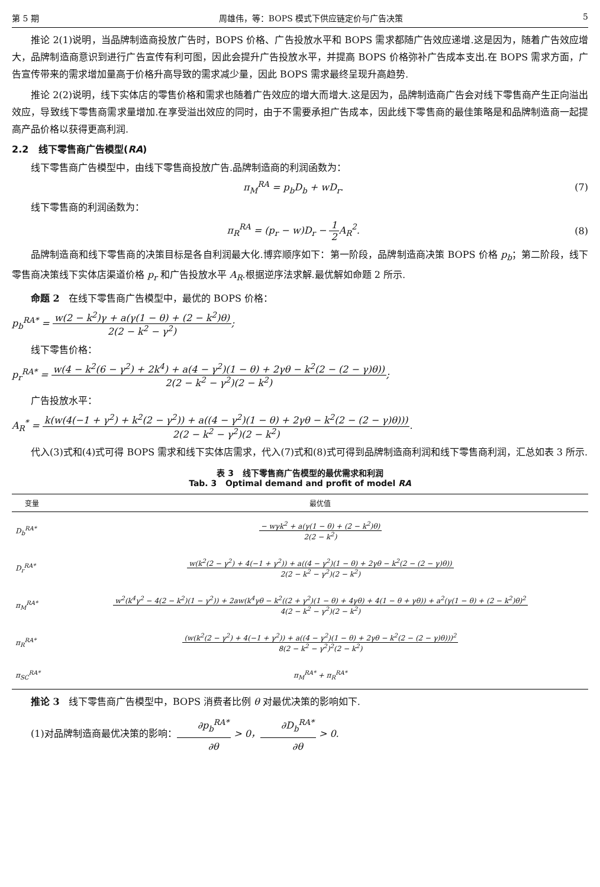第 5 期 周雄伟，等：BOPS 模式下供应链定价与广告决策 5
推论 2(1)说明，当品牌制造商投放广告时，BOPS 价格、广告投放水平和 BOPS 需求都随广告效应递增.这是因为，随着广告效应增大，品牌制造商意识到进行广告宣传有利可图，因此会提升广告投放水平，并提高 BOPS 价格弥补广告成本支出.在 BOPS 需求方面，广告宣传带来的需求增加量高于价格升高导致的需求减少量，因此 BOPS 需求最终呈现升高趋势.
推论 2(2)说明，线下实体店的零售价格和需求也随着广告效应的增大而增大.这是因为，品牌制造商广告会对线下零售商产生正向溢出效应，导致线下零售商需求量增加.在享受溢出效应的同时，由于不需要承担广告成本，因此线下零售商的最佳策略是和品牌制造商一起提高产品价格以获得更高利润.
2.2 线下零售商广告模型(RA)
线下零售商广告模型中，由线下零售商投放广告.品牌制造商的利润函数为：
π<sub>M</sub><sup>RA</sup> = p<sub>b</sub>D<sub>b</sub> + wD<sub>r</sub>. (7)
线下零售商的利润函数为：
π<sub>R</sub><sup>RA</sup> = (p<sub>r</sub> − w)D<sub>r</sub> − 1 2 A<sub>R</sub><sup>2</sup>. (8)
品牌制造商和线下零售商的决策目标是各自利润最大化.博弈顺序如下：第一阶段，品牌制造商决策 BOPS 价格 p<sub>b</sub>；第二阶段，线下零售商决策线下实体店渠道价格 p<sub>r</sub> 和广告投放水平 A<sub>R</sub>.根据逆序法求解.最优解如命题 2 所示.
命题 2 在线下零售商广告模型中，最优的 BOPS 价格：
p<sub>b</sub><sup>RA*</sup> = w(2 − k<sup>2</sup>)γ + a(γ(1 − θ) + (2 − k<sup>2</sup>)θ) 2(2 − k<sup>2</sup> − γ<sup>2</sup>);
线下零售价格：
p<sub>r</sub><sup>RA*</sup> = w(4 − k<sup>2</sup>(6 − γ<sup>2</sup>) + 2k<sup>4</sup>) + a(4 − γ<sup>2</sup>)(1 − θ) + 2γθ − k<sup>2</sup>(2 − (2 − γ)θ)) 2(2 − k<sup>2</sup> − γ<sup>2</sup>)(2 − k<sup>2</sup>);
广告投放水平：
A<sub>R</sub><sup>*</sup> = k(w(4(−1 + γ<sup>2</sup>) + k<sup>2</sup>(2 − γ<sup>2</sup>)) + a((4 − γ<sup>2</sup>)(1 − θ) + 2γθ − k<sup>2</sup>(2 − (2 − γ)θ))) 2(2 − k<sup>2</sup> − γ<sup>2</sup>)(2 − k<sup>2</sup>).
代入(3)式和(4)式可得 BOPS 需求和线下实体店需求，代入(7)式和(8)式可得到品牌制造商利润和线下零售商利润，汇总如表 3 所示.
表 3 线下零售商广告模型的最优需求和利润
Tab. 3 Optimal demand and profit of model RA
| 变量 | 最优值 |
| --- | --- |
| D<sub>b</sub><sup>RA*</sup> | − wγk<sup>2</sup> + a(γ(1 − θ) + (2 − k<sup>2</sup>)θ) 2(2 − k<sup>2</sup>) |
| D<sub>r</sub><sup>RA*</sup> | w(k<sup>2</sup>(2 − γ<sup>2</sup>) + 4(−1 + γ<sup>2</sup>)) + a((4 − γ<sup>2</sup>)(1 − θ) + 2γθ − k<sup>2</sup>(2 − (2 − γ)θ)) 2(2 − k<sup>2</sup> − γ<sup>2</sup>)(2 − k<sup>2</sup>) |
| π<sub>M</sub><sup>RA*</sup> | w<sup>2</sup>(k<sup>4</sup>γ<sup>2</sup> − 4(2 − k<sup>2</sup>)(1 − γ<sup>2</sup>)) + 2aw(k<sup>4</sup>γθ − k<sup>2</sup>((2 + γ<sup>2</sup>)(1 − θ) + 4γθ) + 4(1 − θ + γθ)) + a<sup>2</sup>(γ(1 − θ) + (2 − k<sup>2</sup>)θ)<sup>2</sup> 4(2 − k<sup>2</sup> − γ<sup>2</sup>)(2 − k<sup>2</sup>) |
| π<sub>R</sub><sup>RA*</sup> | (w(k<sup>2</sup>(2 − γ<sup>2</sup>) + 4(−1 + γ<sup>2</sup>)) + a((4 − γ<sup>2</sup>)(1 − θ) + 2γθ − k<sup>2</sup>(2 − (2 − γ)θ)))<sup>2</sup> 8(2 − k<sup>2</sup> − γ<sup>2</sup>)<sup>2</sup>(2 − k<sup>2</sup>) |
| π<sub>SC</sub><sup>RA*</sup> | π<sub>M</sub><sup>RA*</sup> + π<sub>R</sub><sup>RA*</sup> |
推论 3 线下零售商广告模型中，BOPS 消费者比例 θ 对最优决策的影响如下.
(1)对品牌制造商最优决策的影响：∂p<sub>b</sub><sup>RA*</sup> ∂θ > 0，∂D<sub>b</sub><sup>RA*</sup> ∂θ > 0.